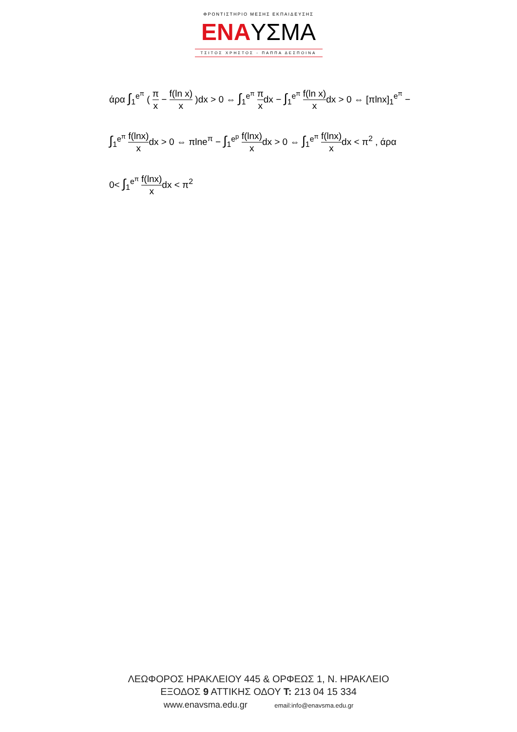ΦΡΟΝΤΙΣΤΗΡΙΟ ΜΕΣΗΣ ΕΚΠΑΙΔΕΥΣΗΣ
ΕΝΑ ΥΣΜΑ
ΤΣΙΤΟΣ ΧΡΗΣΤΟΣ - ΠΑΠΠΑ ΔΕΣΠΟΙΝΑ
άρα ∫<sub>1</sub><sup>e<sup>π</sup></sup> ( π x − f(ln x) x )dx > 0 ⇔ ∫<sub>1</sub><sup>e<sup>π</sup></sup> π xdx − ∫<sub>1</sub><sup>e<sup>π</sup></sup> f(ln x) xdx > 0 ⇔ [πlnx]<sub>1</sub><sup>e<sup>π</sup></sup> −
∫<sub>1</sub><sup>e<sup>π</sup></sup> f(lnx) xdx > 0 ⇔ πlne<sup>π</sup> − ∫<sub>1</sub><sup>e<sup>p</sup></sup> f(lnx) xdx > 0 ⇔ ∫<sub>1</sub><sup>e<sup>π</sup></sup> f(lnx) xdx < π<sup>2</sup> , άρα
0< ∫<sub>1</sub><sup>e<sup>π</sup></sup> f(lnx) xdx < π<sup>2</sup>
ΛΕΩΦΟΡΟΣ ΗΡΑΚΛΕΙΟΥ 445 & ΟΡΦΕΩΣ 1, Ν. ΗΡΑΚΛΕΙΟ
ΕΞΟΔΟΣ 9 ΑΤΤΙΚΗΣ ΟΔΟΥ Τ: 213 04 15 334
www.enavsma.edu.gr email:info@enavsma.edu.gr